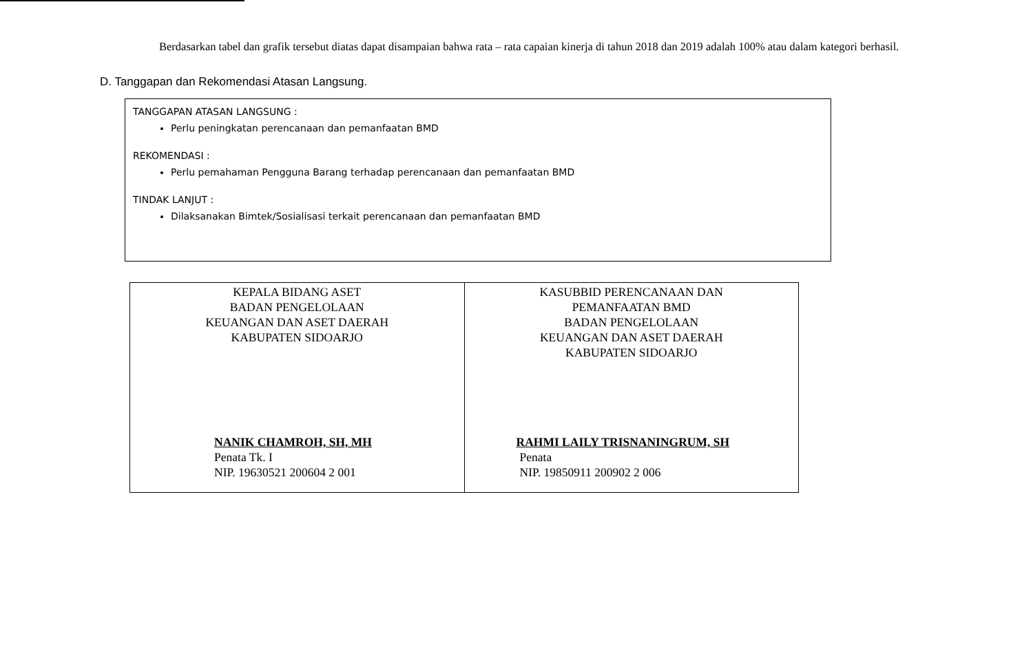Berdasarkan tabel dan grafik tersebut diatas dapat disampaian bahwa rata – rata capaian kinerja di tahun 2018 dan 2019 adalah 100% atau dalam kategori berhasil.
D. Tanggapan dan Rekomendasi Atasan Langsung.
TANGGAPAN ATASAN LANGSUNG :
Perlu peningkatan perencanaan dan pemanfaatan BMD
REKOMENDASI :
Perlu pemahaman Pengguna Barang terhadap perencanaan dan pemanfaatan BMD
TINDAK LANJUT :
Dilaksanakan Bimtek/Sosialisasi terkait perencanaan dan pemanfaatan BMD
| KEPALA BIDANG ASET BADAN PENGELOLAAN KEUANGAN DAN ASET DAERAH KABUPATEN SIDOARJO NANIK CHAMROH, SH, MH Penata Tk. I NIP. 19630521 200604 2 001 | KASUBBID PERENCANAAN DAN PEMANFAATAN BMD BADAN PENGELOLAAN KEUANGAN DAN ASET DAERAH KABUPATEN SIDOARJO RAHMI LAILY TRISNANINGRUM, SH Penata NIP. 19850911 200902 2 006 |